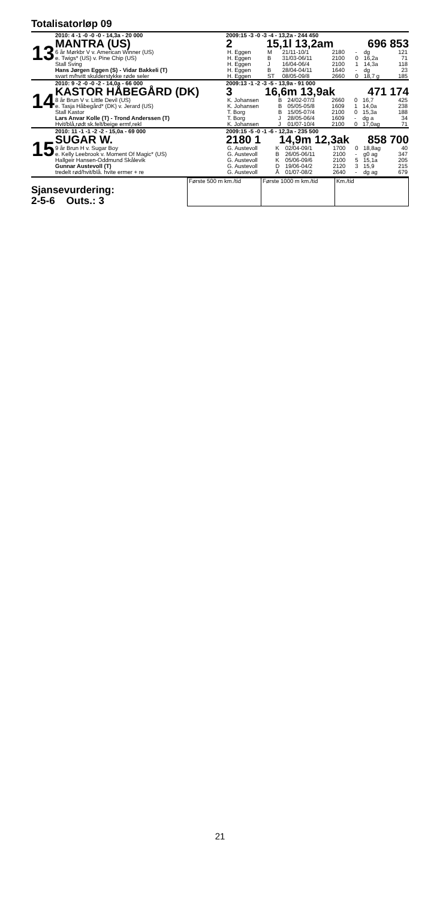Totalisatorløp 09
13
2010: 4 -1 -0 -0 -0 - 14,3a - 20 000
MANTRA (US)
6 år Mørkbr V v. American Winner (US)
e. Twigs* (US) v. Pine Chip (US)
Stall Sving
Hans Jørgen Eggen (S) - Vidar Bakkeli (T)
svart m/hvitt skulderstykke røde seler
2009:15 -3 -0 -3 -4 - 13,2a - 244 450
2 15,1l 13,2am 696 853
| H. Eggen | M | 21/11-10/1 | 2180 | - | dg | 121 |
| H. Eggen | B | 31/03-06/11 | 2100 | 0 | 16,2a | 71 |
| H. Eggen | J | 16/04-06/4 | 2100 | 1 | 14,3a | 118 |
| H. Eggen | B | 28/04-04/11 | 1640 | - | dg | 23 |
| H. Eggen | ST | 08/05-09/8 | 2660 | 0 | 18,7 g | 185 |
14
2010: 9 -2 -0 -0 -2 - 14,0a - 66 000
KASTOR HÅBEGÅRD (DK)
8 år Brun V v. Little Devil (US)
e. Tasja Håbegård* (DK) v. Jerard (US)
Stall Kastor
Lars Anvar Kolle (T) - Trond Anderssen (T)
Hvit/blå,rødt sk.felt/beige ermf,rekl
2009:13 -1 -2 -3 -5 - 13,9a - 91 000
3 16,6m 13,9ak 471 174
| K. Johansen | B | 24/02-07/3 | 2660 | 0 | 16,7 | 425 |
| K. Johansen | B | 05/05-05/8 | 1609 | 1 | 14,0a | 238 |
| T. Borg | B | 15/05-07/4 | 2100 | 0 | 15,3a | 188 |
| T. Borg | J | 28/05-06/4 | 1609 | - | dg a | 34 |
| K. Johansen | J | 01/07-10/4 | 2100 | 0 | 17,0ag | 71 |
15
2010: 11 -1 -1 -2 -2 - 15,0a - 69 000
SUGAR W.
9 år Brun H v. Sugar Boy
e. Kelly Leebrook v. Moment Of Magic* (US)
Hallgeir Hansen-Oddmund Skålevik
Gunnar Austevoll (T)
tredelt rød/hvit/blå. hvite ermer + re
2009:15 -5 -0 -1 -6 - 12,3a - 235 500
2180 1 14,9m 12,3ak 858 700
| G. Austevoll | K | 02/04-09/1 | 1700 | 0 | 18,8ag | 40 |
| G. Austevoll | B | 26/05-06/11 | 2100 | - | g0 ag | 347 |
| G. Austevoll | K | 05/06-09/6 | 2100 | 5 | 15,1a | 205 |
| G. Austevoll | D | 19/06-04/2 | 2120 | 3 | 15,9 | 215 |
| G. Austevoll | Å | 01/07-08/2 | 2640 | - | dg ag | 679 |
Sjansevurdering:
2-5-6 Outs.: 3
| Første 500 m km./tid | Første 1000 m km./tid | Km./tid |
21